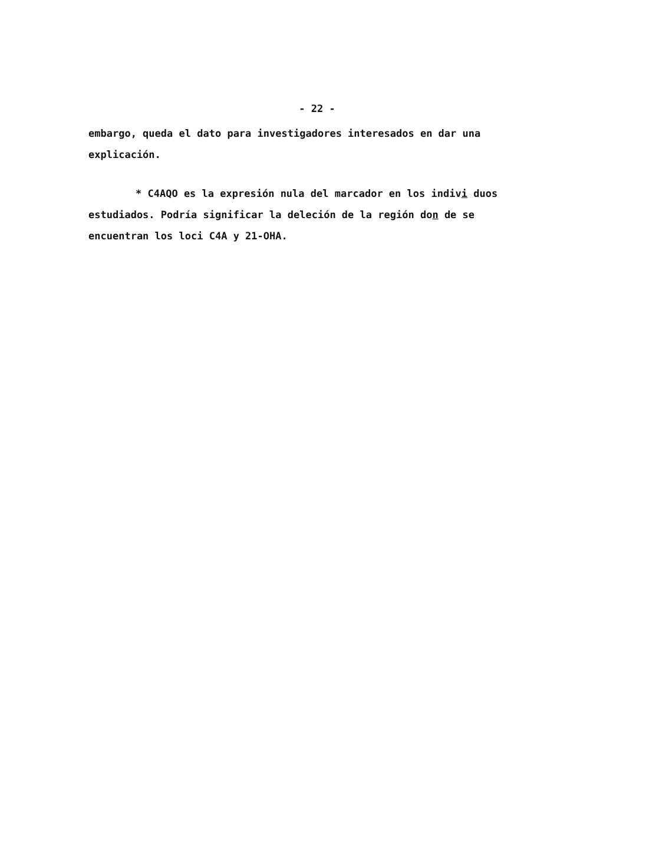- 22 -
embargo, queda el dato para investigadores interesados en dar una explicación.
* C4AQO es la expresión nula del marcador en los indivi duos estudiados. Podría significar la deleción de la región don de se encuentran los loci C4A y 21-OHA.